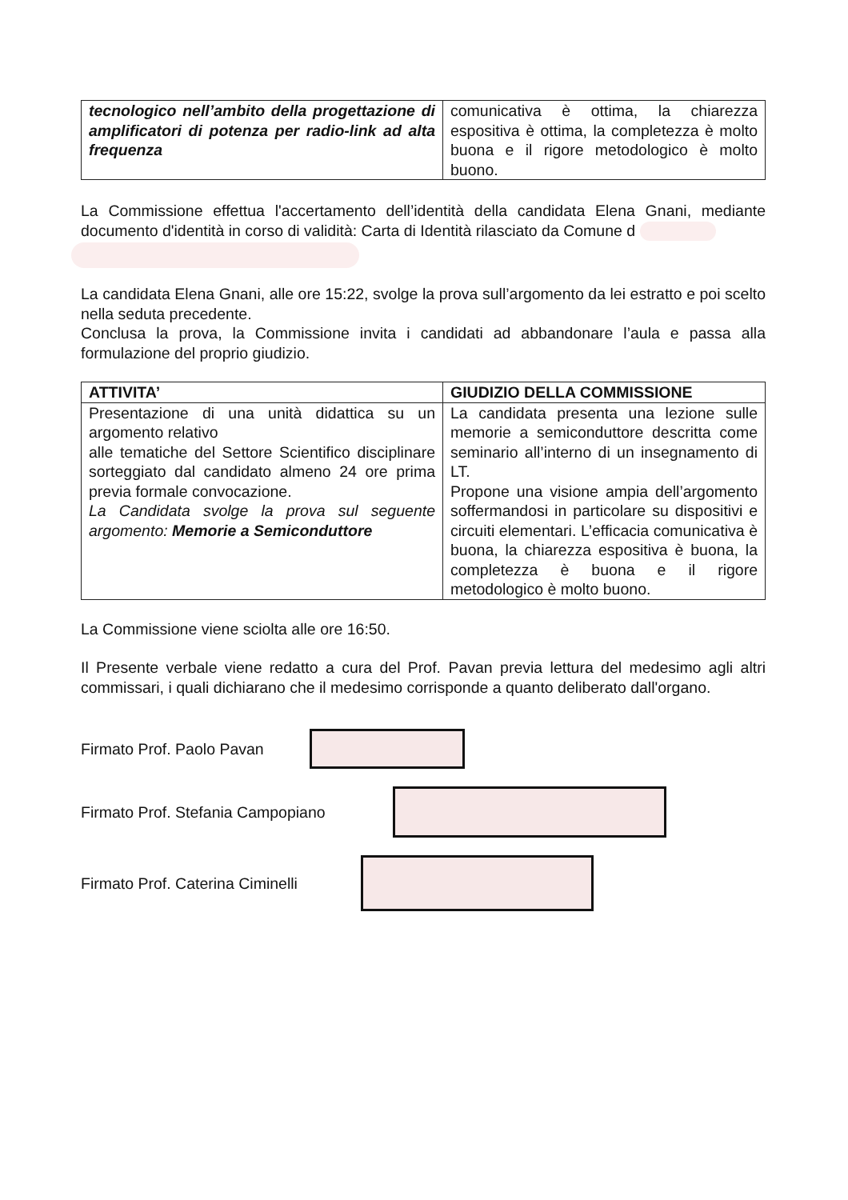| tecnologico nell’ambito della progettazione di amplificatori di potenza per radio-link ad alta frequenza | comunicativa è ottima, la chiarezza espositiva è ottima, la completezza è molto buona e il rigore metodologico è molto buono. |
La Commissione effettua l'accertamento dell’identità della candidata Elena Gnani, mediante documento d'identità in corso di validità: Carta di Identità rilasciato da Comune d
La candidata Elena Gnani, alle ore 15:22, svolge la prova sull’argomento da lei estratto e poi scelto nella seduta precedente.
Conclusa la prova, la Commissione invita i candidati ad abbandonare l’aula e passa alla formulazione del proprio giudizio.
| ATTIVITA’ | GIUDIZIO DELLA COMMISSIONE |
| --- | --- |
| Presentazione di una unità didattica su un argomento relativo alle tematiche del Settore Scientifico disciplinare sorteggiato dal candidato almeno 24 ore prima previa formale convocazione. La Candidata svolge la prova sul seguente argomento: Memorie a Semiconduttore | La candidata presenta una lezione sulle memorie a semiconduttore descritta come seminario all’interno di un insegnamento di LT. Propone una visione ampia dell’argomento soffermandosi in particolare su dispositivi e circuiti elementari. L’efficacia comunicativa è buona, la chiarezza espositiva è buona, la completezza è buona e il rigore metodologico è molto buono. |
La Commissione viene sciolta alle ore 16:50.
Il Presente verbale viene redatto a cura del Prof. Pavan previa lettura del medesimo agli altri commissari, i quali dichiarano che il medesimo corrisponde a quanto deliberato dall'organo.
Firmato Prof. Paolo Pavan
Firmato Prof. Stefania Campopiano
Firmato Prof. Caterina Ciminelli